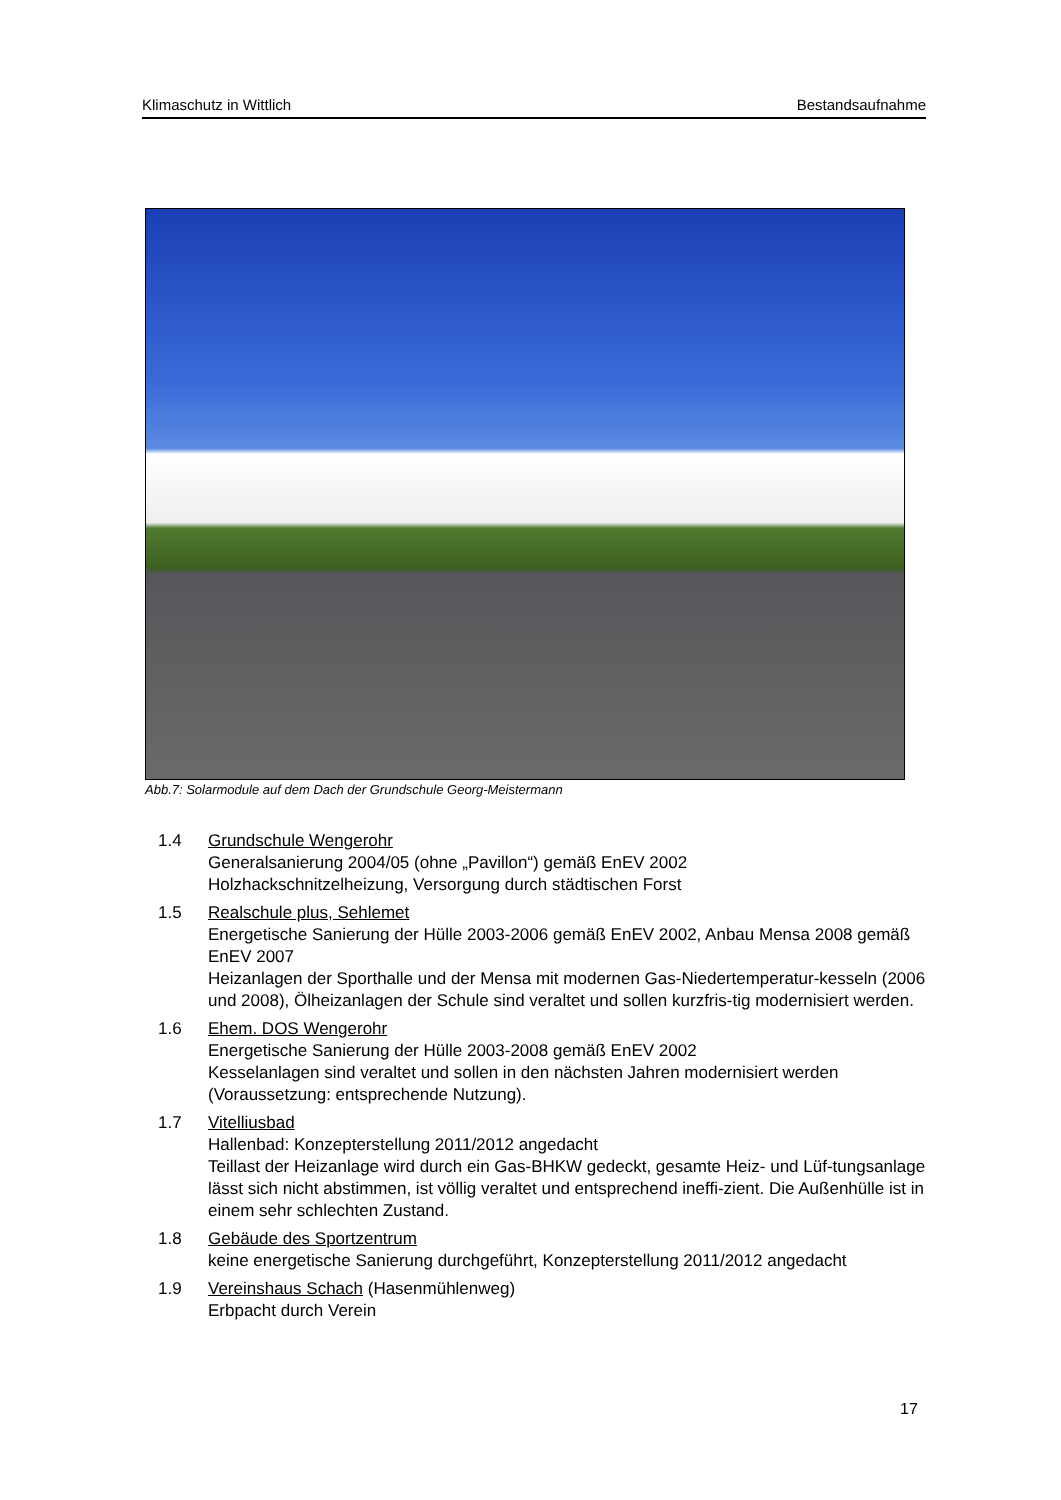Klimaschutz in Wittlich Bestandsaufnahme
Abb.7: Solarmodule auf dem Dach der Grundschule Georg-Meistermann
1.4 Grundschule Wengerohr
Generalsanierung 2004/05 (ohne „Pavillon“) gemäß EnEV 2002
Holzhackschnitzelheizung, Versorgung durch städtischen Forst
1.5 Realschule plus, Sehlemet
Energetische Sanierung der Hülle 2003-2006 gemäß EnEV 2002, Anbau Mensa 2008 gemäß EnEV 2007
Heizanlagen der Sporthalle und der Mensa mit modernen Gas-Niedertemperatur-kesseln (2006 und 2008), Ölheizanlagen der Schule sind veraltet und sollen kurzfris-tig modernisiert werden.
1.6 Ehem. DOS Wengerohr
Energetische Sanierung der Hülle 2003-2008 gemäß EnEV 2002
Kesselanlagen sind veraltet und sollen in den nächsten Jahren modernisiert werden (Voraussetzung: entsprechende Nutzung).
1.7 Vitelliusbad
Hallenbad: Konzepterstellung 2011/2012 angedacht
Teillast der Heizanlage wird durch ein Gas-BHKW gedeckt, gesamte Heiz- und Lüf-tungsanlage lässt sich nicht abstimmen, ist völlig veraltet und entsprechend ineffi-zient. Die Außenhülle ist in einem sehr schlechten Zustand.
1.8 Gebäude des Sportzentrum
keine energetische Sanierung durchgeführt, Konzepterstellung 2011/2012 angedacht
1.9 Vereinshaus Schach (Hasenmühlenweg)
Erbpacht durch Verein
17